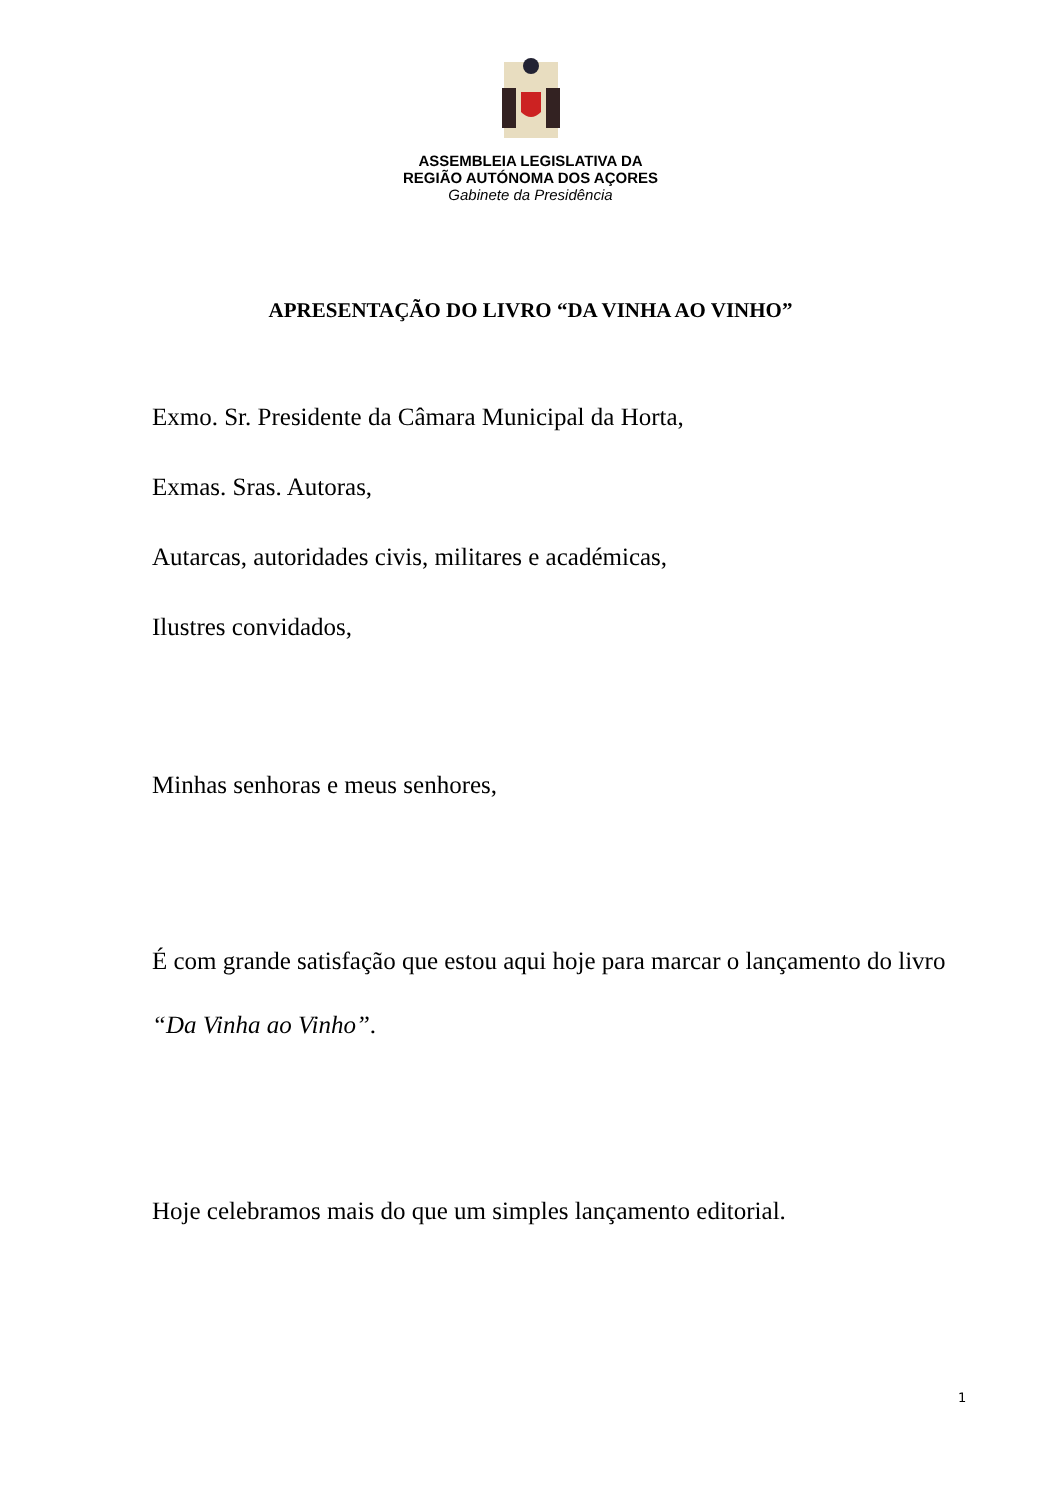ASSEMBLEIA LEGISLATIVA DA
REGIÃO AUTÓNOMA DOS AÇORES
Gabinete da Presidência
APRESENTAÇÃO DO LIVRO “DA VINHA AO VINHO”
Exmo. Sr. Presidente da Câmara Municipal da Horta,
Exmas. Sras. Autoras,
Autarcas, autoridades civis, militares e académicas,
Ilustres convidados,
Minhas senhoras e meus senhores,
É com grande satisfação que estou aqui hoje para marcar o lançamento do livro “Da Vinha ao Vinho”.
Hoje celebramos mais do que um simples lançamento editorial.
1